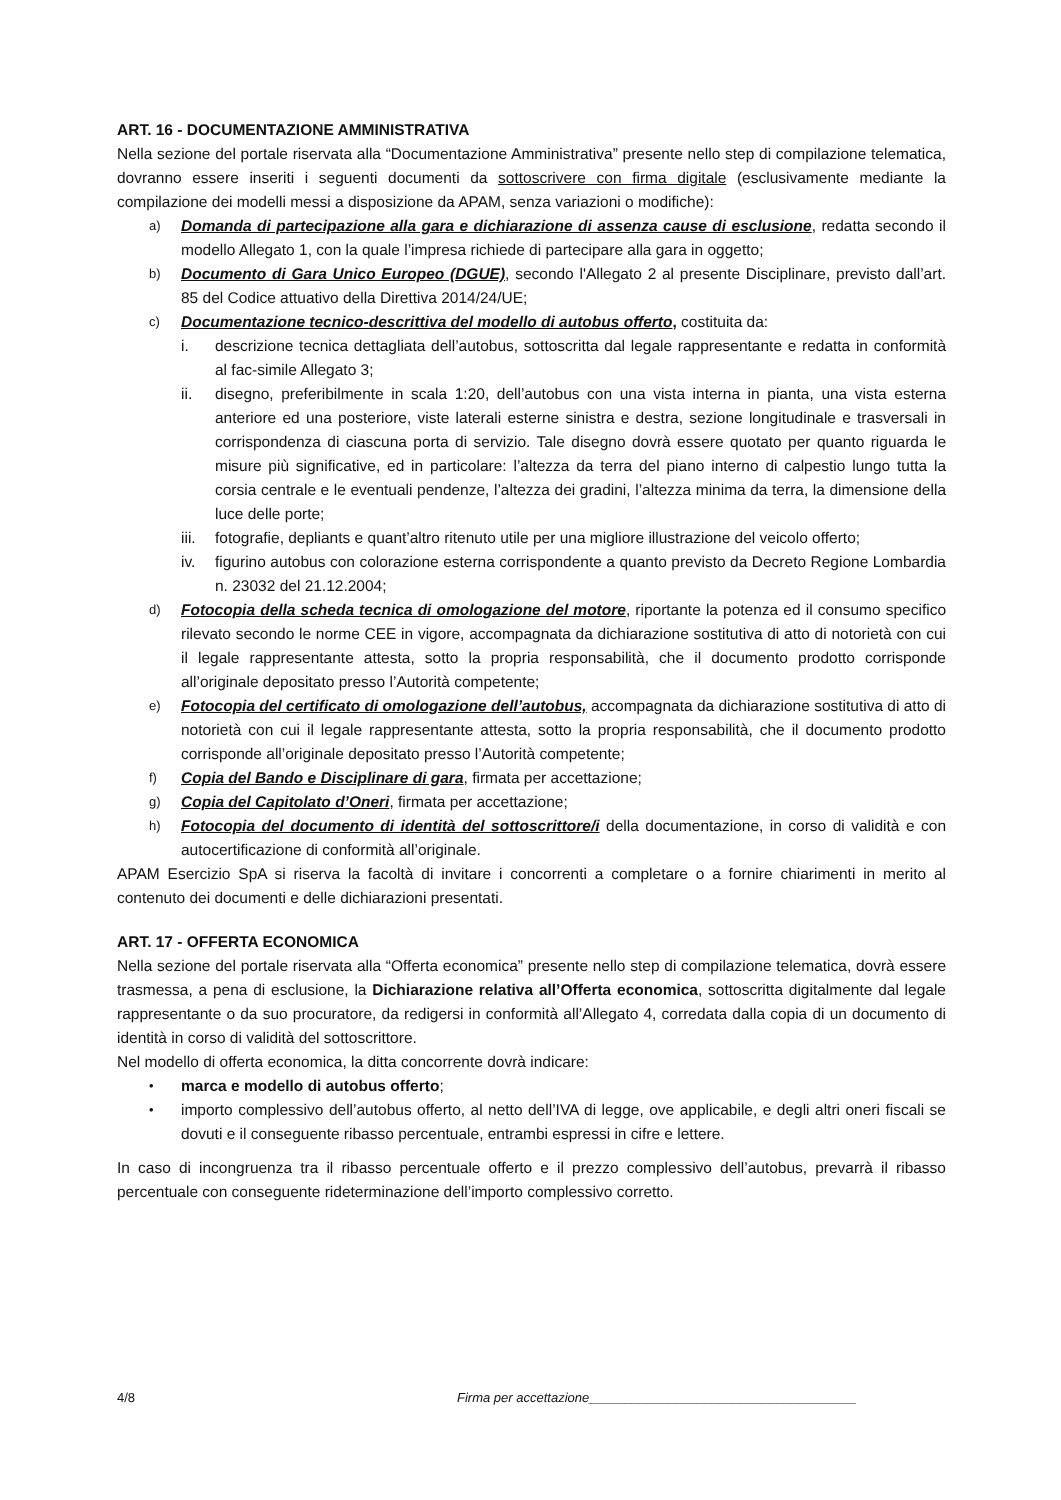ART. 16 - DOCUMENTAZIONE AMMINISTRATIVA
Nella sezione del portale riservata alla “Documentazione Amministrativa” presente nello step di compilazione telematica, dovranno essere inseriti i seguenti documenti da sottoscrivere con firma digitale (esclusivamente mediante la compilazione dei modelli messi a disposizione da APAM, senza variazioni o modifiche):
a)
Domanda di partecipazione alla gara e dichiarazione di assenza cause di esclusione, redatta secondo il modello Allegato 1, con la quale l’impresa richiede di partecipare alla gara in oggetto;
b)
Documento di Gara Unico Europeo (DGUE), secondo l'Allegato 2 al presente Disciplinare, previsto dall’art. 85 del Codice attuativo della Direttiva 2014/24/UE;
c)
Documentazione tecnico-descrittiva del modello di autobus offerto, costituita da:
i. descrizione tecnica dettagliata dell’autobus, sottoscritta dal legale rappresentante e redatta in conformità al fac-simile Allegato 3;
ii. disegno, preferibilmente in scala 1:20, dell’autobus con una vista interna in pianta, una vista esterna anteriore ed una posteriore, viste laterali esterne sinistra e destra, sezione longitudinale e trasversali in corrispondenza di ciascuna porta di servizio. Tale disegno dovrà essere quotato per quanto riguarda le misure più significative, ed in particolare: l’altezza da terra del piano interno di calpestio lungo tutta la corsia centrale e le eventuali pendenze, l’altezza dei gradini, l’altezza minima da terra, la dimensione della luce delle porte;
iii.
fotografie, depliants e quant’altro ritenuto utile per una migliore illustrazione del veicolo offerto;
iv. figurino autobus con colorazione esterna corrispondente a quanto previsto da Decreto Regione Lombardia n. 23032 del 21.12.2004;
d)
Fotocopia della scheda tecnica di omologazione del motore, riportante la potenza ed il consumo specifico rilevato secondo le norme CEE in vigore, accompagnata da dichiarazione sostitutiva di atto di notorietà con cui il legale rappresentante attesta, sotto la propria responsabilità, che il documento prodotto corrisponde all’originale depositato presso l’Autorità competente;
e)
Fotocopia del certificato di omologazione dell’autobus, accompagnata da dichiarazione sostitutiva di atto di notorietà con cui il legale rappresentante attesta, sotto la propria responsabilità, che il documento prodotto corrisponde all’originale depositato presso l’Autorità competente;
f)
Copia del Bando e Disciplinare di gara, firmata per accettazione;
g)
Copia del Capitolato d’Oneri, firmata per accettazione;
h)
Fotocopia del documento di identità del sottoscrittore/i della documentazione, in corso di validità e con autocertificazione di conformità all’originale.
APAM Esercizio SpA si riserva la facoltà di invitare i concorrenti a completare o a fornire chiarimenti in merito al contenuto dei documenti e delle dichiarazioni presentati.
ART. 17 - OFFERTA ECONOMICA
Nella sezione del portale riservata alla “Offerta economica” presente nello step di compilazione telematica, dovrà essere trasmessa, a pena di esclusione, la Dichiarazione relativa all’Offerta economica, sottoscritta digitalmente dal legale rappresentante o da suo procuratore, da redigersi in conformità all’Allegato 4, corredata dalla copia di un documento di identità in corso di validità del sottoscrittore.
Nel modello di offerta economica, la ditta concorrente dovrà indicare:
•
marca e modello di autobus offerto;
•
importo complessivo dell’autobus offerto, al netto dell’IVA di legge, ove applicabile, e degli altri oneri fiscali se dovuti e il conseguente ribasso percentuale, entrambi espressi in cifre e lettere.
In caso di incongruenza tra il ribasso percentuale offerto e il prezzo complessivo dell’autobus, prevarrà il ribasso percentuale con conseguente rideterminazione dell’importo complessivo corretto.
4/8 Firma per accettazione_____________________________________